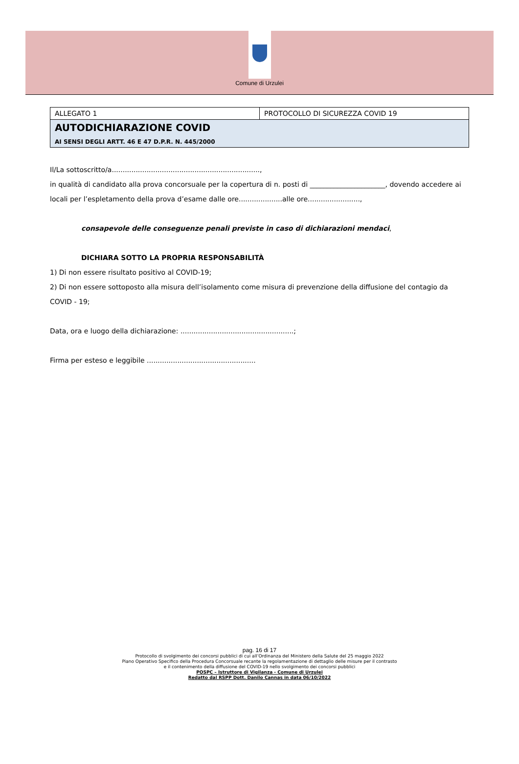Comune di Urzulei
| ALLEGATO 1 | PROTOCOLLO DI SICUREZZA COVID 19 |
| AUTODICHIARAZIONE COVID AI SENSI DEGLI ARTT. 46 E 47 D.P.R. N. 445/2000 | |
Il/La sottoscritto/a....................................................................,
in qualità di candidato alla prova concorsuale per la copertura di n. posti di ______________________, dovendo accedere ai locali per l’espletamento della prova d’esame dalle ore....................alle ore........................,
consapevole delle conseguenze penali previste in caso di dichiarazioni mendaci,
DICHIARA SOTTO LA PROPRIA RESPONSABILITÀ
1) Di non essere risultato positivo al COVID-19;
2) Di non essere sottoposto alla misura dell’isolamento come misura di prevenzione della diffusione del contagio da COVID - 19;
Data, ora e luogo della dichiarazione: ....................................................;
Firma per esteso e leggibile ..................................................
pag. 16 di 17
Protocollo di svolgimento dei concorsi pubblici di cui all’Ordinanza del Ministero della Salute del 25 maggio 2022
Piano Operativo Specifico della Procedura Concorsuale recante la regolamentazione di dettaglio delle misure per il contrasto
e il contenimento della diffusione del COVID-19 nello svolgimento dei concorsi pubblici
POSPC – Istruttore di Vigilanza - Comune di Urzulei
Redatto dal RSPP Dott. Danilo Cannas in data 06/10/2022